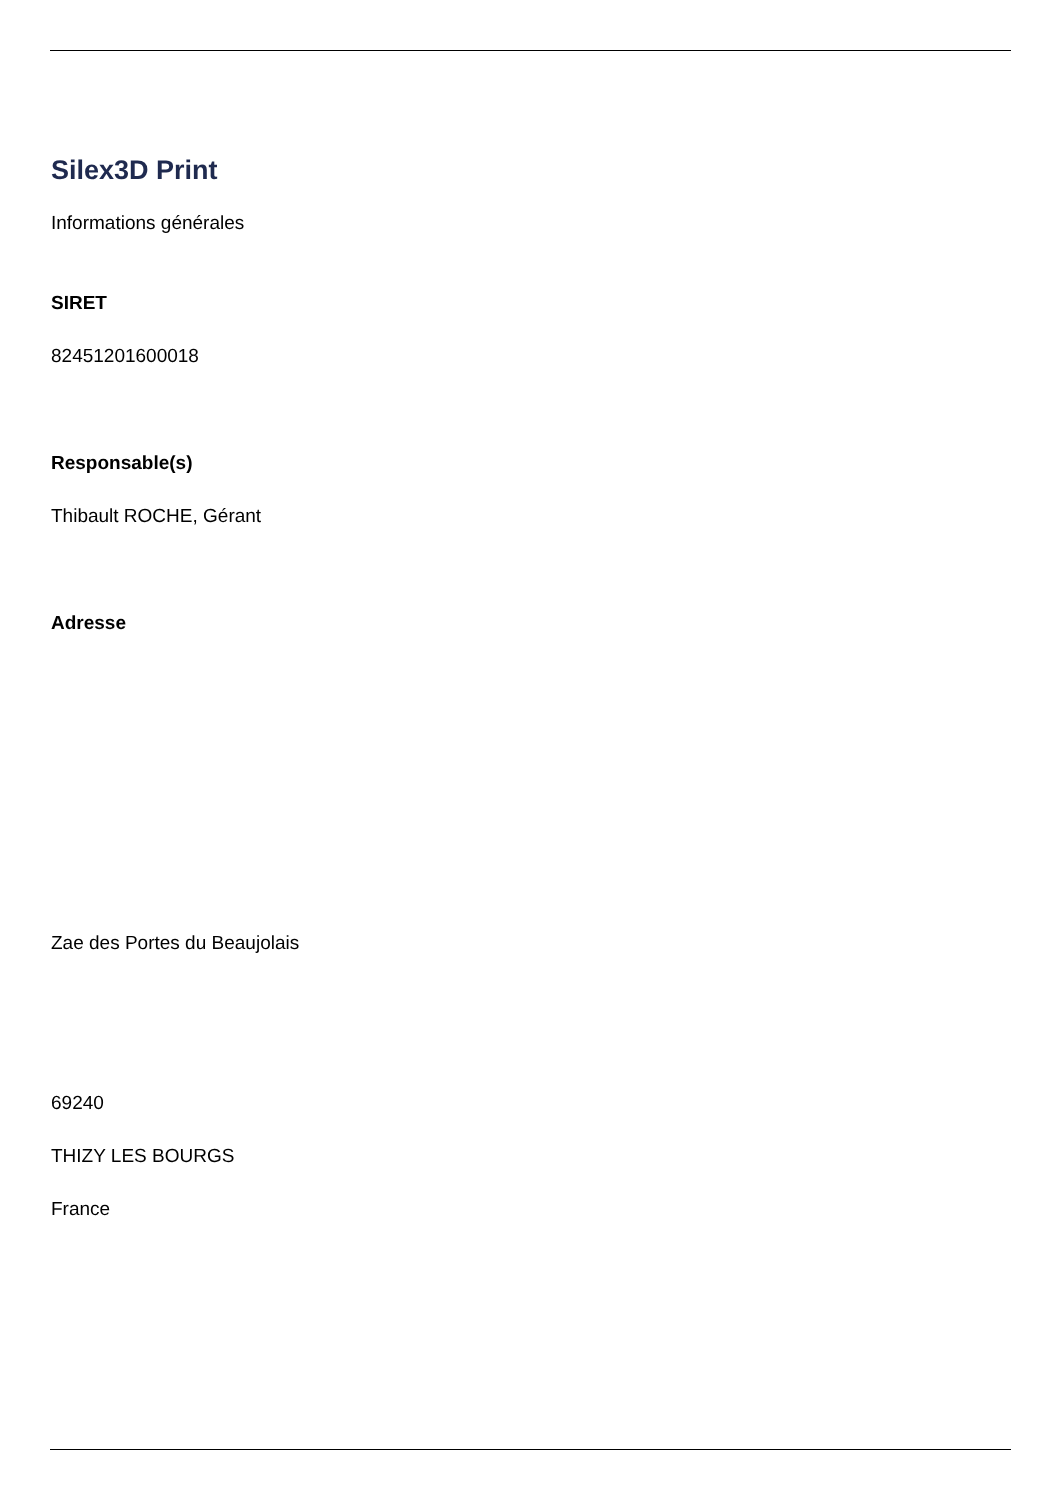Silex3D Print
Informations générales
SIRET
82451201600018
Responsable(s)
Thibault ROCHE, Gérant
Adresse
Zae des Portes du Beaujolais
69240
THIZY LES BOURGS
France